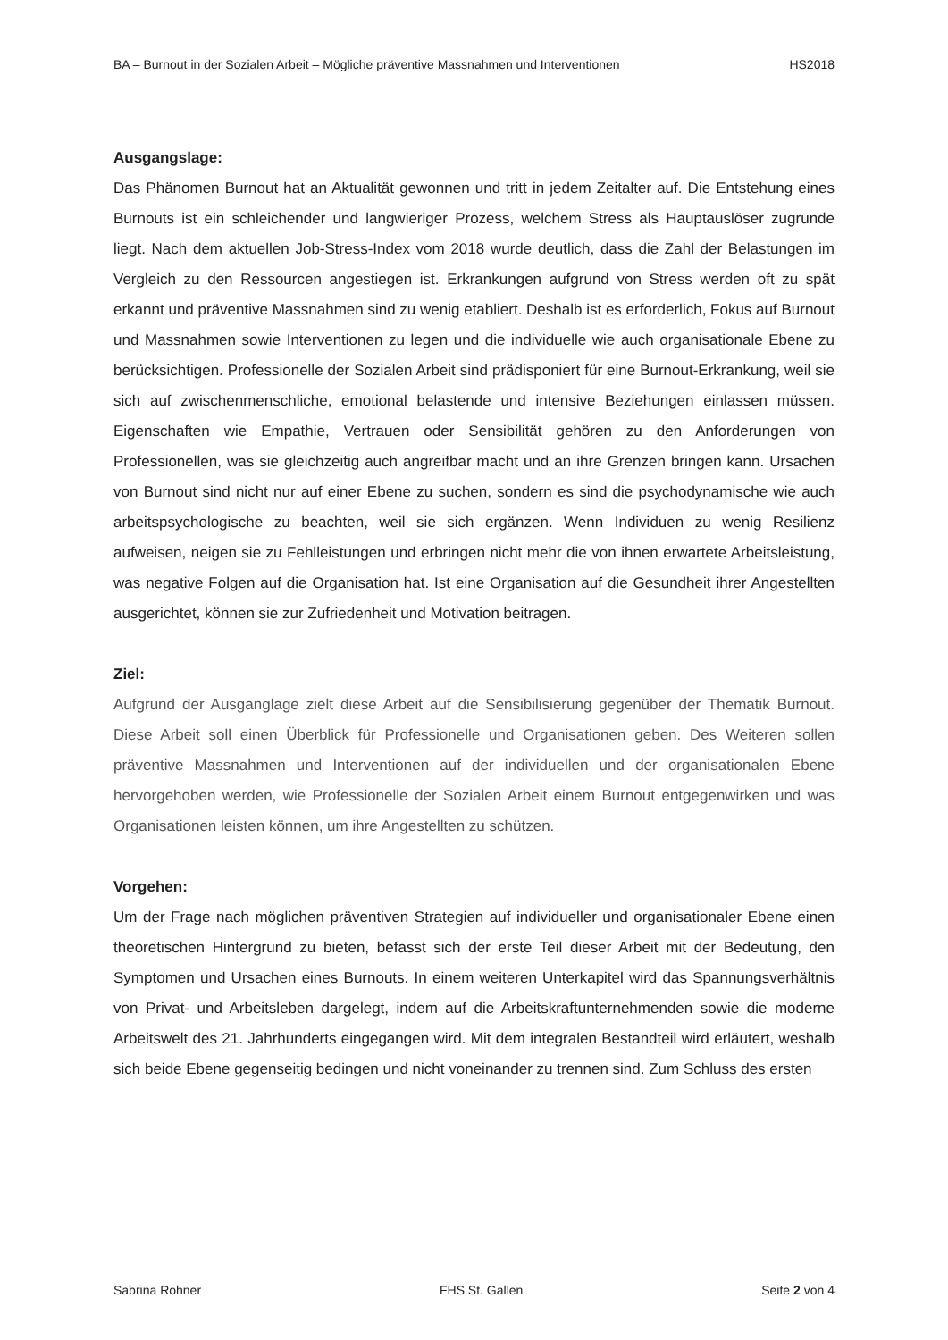BA – Burnout in der Sozialen Arbeit – Mögliche präventive Massnahmen und Interventionen HS2018
Ausgangslage:
Das Phänomen Burnout hat an Aktualität gewonnen und tritt in jedem Zeitalter auf. Die Entstehung eines Burnouts ist ein schleichender und langwieriger Prozess, welchem Stress als Hauptauslöser zugrunde liegt. Nach dem aktuellen Job-Stress-Index vom 2018 wurde deutlich, dass die Zahl der Belastungen im Vergleich zu den Ressourcen angestiegen ist. Erkrankungen aufgrund von Stress werden oft zu spät erkannt und präventive Massnahmen sind zu wenig etabliert. Deshalb ist es erforderlich, Fokus auf Burnout und Massnahmen sowie Interventionen zu legen und die individuelle wie auch organisationale Ebene zu berücksichtigen. Professionelle der Sozialen Arbeit sind prädisponiert für eine Burnout-Erkrankung, weil sie sich auf zwischenmenschliche, emotional belastende und intensive Beziehungen einlassen müssen. Eigenschaften wie Empathie, Vertrauen oder Sensibilität gehören zu den Anforderungen von Professionellen, was sie gleichzeitig auch angreifbar macht und an ihre Grenzen bringen kann. Ursachen von Burnout sind nicht nur auf einer Ebene zu suchen, sondern es sind die psychodynamische wie auch arbeitspsychologische zu beachten, weil sie sich ergänzen. Wenn Individuen zu wenig Resilienz aufweisen, neigen sie zu Fehlleistungen und erbringen nicht mehr die von ihnen erwartete Arbeitsleistung, was negative Folgen auf die Organisation hat. Ist eine Organisation auf die Gesundheit ihrer Angestellten ausgerichtet, können sie zur Zufriedenheit und Motivation beitragen.
Ziel:
Aufgrund der Ausganglage zielt diese Arbeit auf die Sensibilisierung gegenüber der Thematik Burnout. Diese Arbeit soll einen Überblick für Professionelle und Organisationen geben. Des Weiteren sollen präventive Massnahmen und Interventionen auf der individuellen und der organisationalen Ebene hervorgehoben werden, wie Professionelle der Sozialen Arbeit einem Burnout entgegenwirken und was Organisationen leisten können, um ihre Angestellten zu schützen.
Vorgehen:
Um der Frage nach möglichen präventiven Strategien auf individueller und organisationaler Ebene einen theoretischen Hintergrund zu bieten, befasst sich der erste Teil dieser Arbeit mit der Bedeutung, den Symptomen und Ursachen eines Burnouts. In einem weiteren Unterkapitel wird das Spannungsverhältnis von Privat- und Arbeitsleben dargelegt, indem auf die Arbeitskraftunternehmenden sowie die moderne Arbeitswelt des 21. Jahrhunderts eingegangen wird. Mit dem integralen Bestandteil wird erläutert, weshalb sich beide Ebene gegenseitig bedingen und nicht voneinander zu trennen sind. Zum Schluss des ersten
Sabrina Rohner FHS St. Gallen Seite 2 von 4